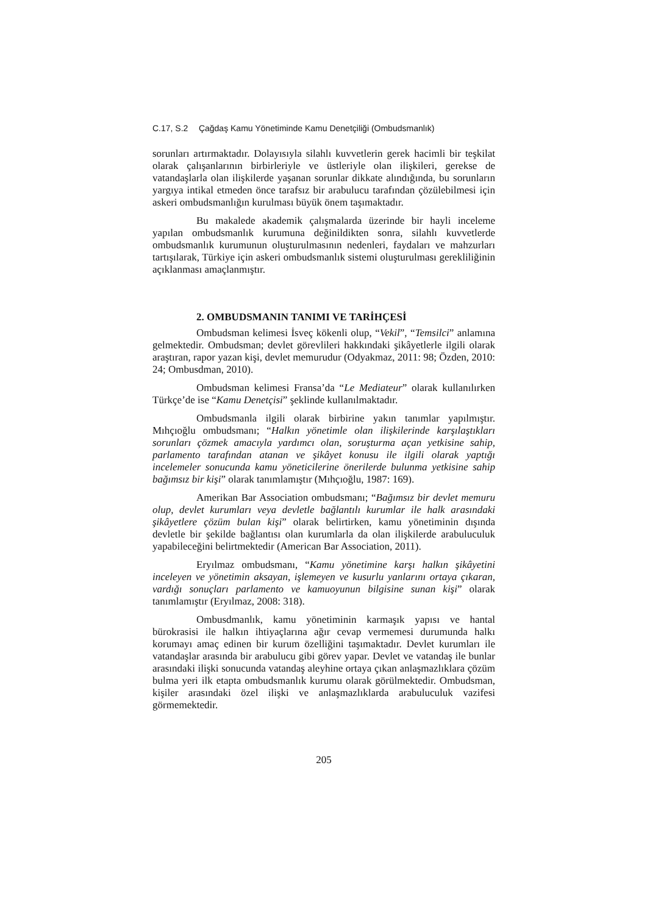C.17, S.2 Çağdaş Kamu Yönetiminde Kamu Denetçiliği (Ombudsmanlık)
sorunları artırmaktadır. Dolayısıyla silahlı kuvvetlerin gerek hacimli bir teşkilat olarak çalışanlarının birbirleriyle ve üstleriyle olan ilişkileri, gerekse de vatandaşlarla olan ilişkilerde yaşanan sorunlar dikkate alındığında, bu sorunların yargıya intikal etmeden önce tarafsız bir arabulucu tarafından çözülebilmesi için askeri ombudsmanlığın kurulması büyük önem taşımaktadır.
Bu makalede akademik çalışmalarda üzerinde bir hayli inceleme yapılan ombudsmanlık kurumuna değinildikten sonra, silahlı kuvvetlerde ombudsmanlık kurumunun oluşturulmasının nedenleri, faydaları ve mahzurları tartışılarak, Türkiye için askeri ombudsmanlık sistemi oluşturulması gerekliliğinin açıklanması amaçlanmıştır.
2. OMBUDSMANIN TANIMI VE TARİHÇESİ
Ombudsman kelimesi İsveç kökenli olup, “Vekil”, “Temsilci” anlamına gelmektedir. Ombudsman; devlet görevlileri hakkındaki şikâyetlerle ilgili olarak araştıran, rapor yazan kişi, devlet memurudur (Odyakmaz, 2011: 98; Özden, 2010: 24; Ombusdman, 2010).
Ombudsman kelimesi Fransa’da “Le Mediateur” olarak kullanılırken Türkçe’de ise “Kamu Denetçisi” şeklinde kullanılmaktadır.
Ombudsmanla ilgili olarak birbirine yakın tanımlar yapılmıştır. Mıhçıoğlu ombudsmanı; “Halkın yönetimle olan ilişkilerinde karşılaştıkları sorunları çözmek amacıyla yardımcı olan, soruşturma açan yetkisine sahip, parlamento tarafından atanan ve şikâyet konusu ile ilgili olarak yaptığı incelemeler sonucunda kamu yöneticilerine önerilerde bulunma yetkisine sahip bağımsız bir kişi” olarak tanımlamıştır (Mıhçıoğlu, 1987: 169).
Amerikan Bar Association ombudsmanı; “Bağımsız bir devlet memuru olup, devlet kurumları veya devletle bağlantılı kurumlar ile halk arasındaki şikâyetlere çözüm bulan kişi” olarak belirtirken, kamu yönetiminin dışında devletle bir şekilde bağlantısı olan kurumlarla da olan ilişkilerde arabuluculuk yapabileceğini belirtmektedir (American Bar Association, 2011).
Eryılmaz ombudsmanı, “Kamu yönetimine karşı halkın şikâyetini inceleyen ve yönetimin aksayan, işlemeyen ve kusurlu yanlarını ortaya çıkaran, vardığı sonuçları parlamento ve kamuoyunun bilgisine sunan kişi” olarak tanımlamıştır (Eryılmaz, 2008: 318).
Ombusdmanlık, kamu yönetiminin karmaşık yapısı ve hantal bürokrasisi ile halkın ihtiyaçlarına ağır cevap vermemesi durumunda halkı korumayı amaç edinen bir kurum özelliğini taşımaktadır. Devlet kurumları ile vatandaşlar arasında bir arabulucu gibi görev yapar. Devlet ve vatandaş ile bunlar arasındaki ilişki sonucunda vatandaş aleyhine ortaya çıkan anlaşmazlıklara çözüm bulma yeri ilk etapta ombudsmanlık kurumu olarak görülmektedir. Ombudsman, kişiler arasındaki özel ilişki ve anlaşmazlıklarda arabuluculuk vazifesi görmemektedir.
205